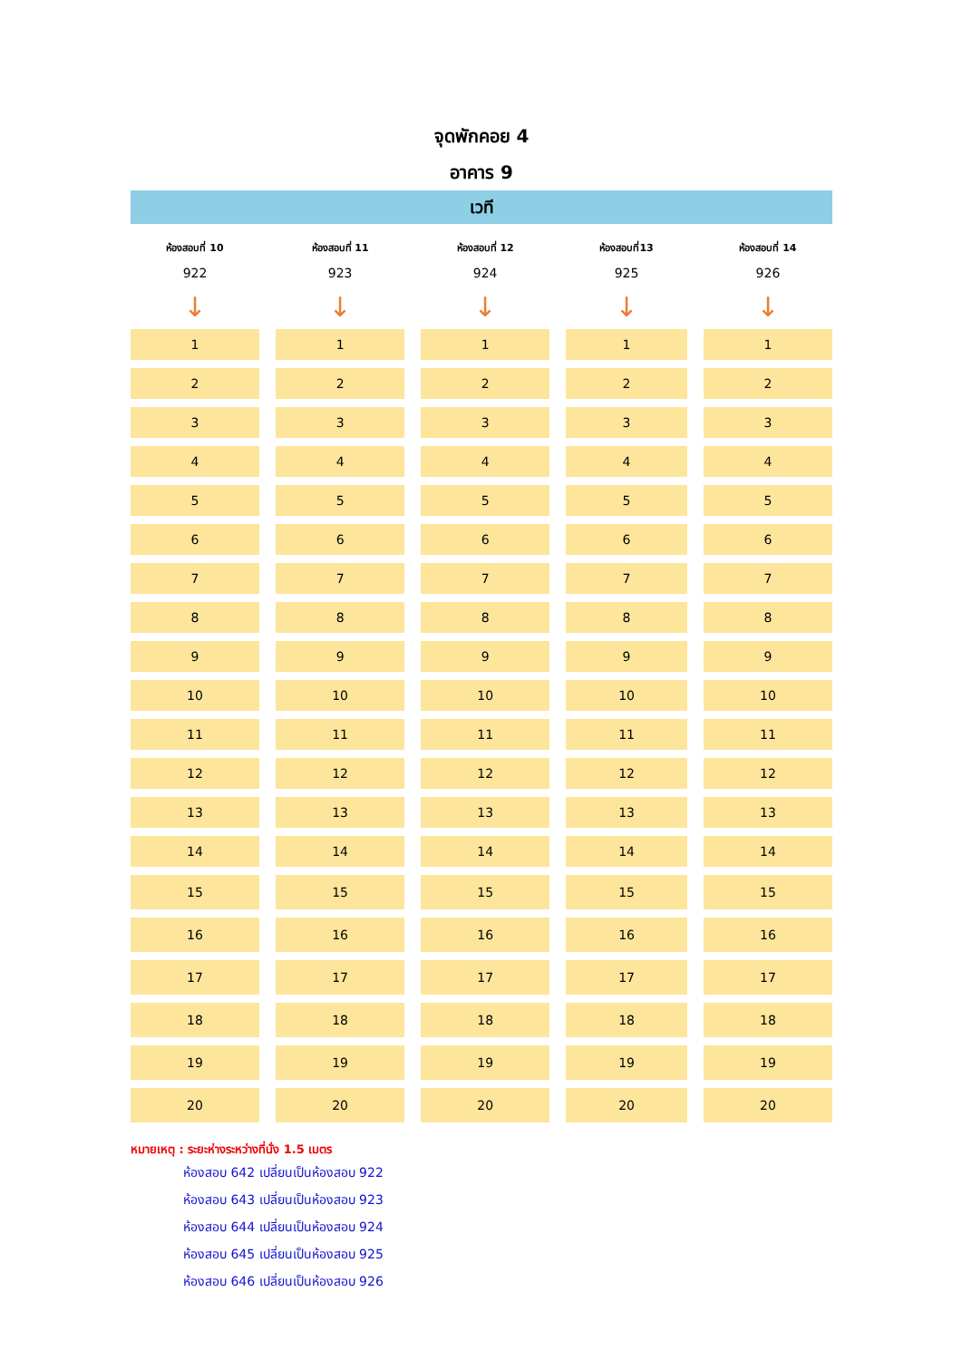จุดพักคอย 4
อาคาร 9
เวที
| ห้องสอบที่ 10 | ห้องสอบที่ 11 | ห้องสอบที่ 12 | ห้องสอบที่13 | ห้องสอบที่ 14 |
| --- | --- | --- | --- | --- |
| 922 | 923 | 924 | 925 | 926 |
| ↓ | ↓ | ↓ | ↓ | ↓ |
| 1 | 1 | 1 | 1 | 1 |
| 2 | 2 | 2 | 2 | 2 |
| 3 | 3 | 3 | 3 | 3 |
| 4 | 4 | 4 | 4 | 4 |
| 5 | 5 | 5 | 5 | 5 |
| 6 | 6 | 6 | 6 | 6 |
| 7 | 7 | 7 | 7 | 7 |
| 8 | 8 | 8 | 8 | 8 |
| 9 | 9 | 9 | 9 | 9 |
| 10 | 10 | 10 | 10 | 10 |
| 11 | 11 | 11 | 11 | 11 |
| 12 | 12 | 12 | 12 | 12 |
| 13 | 13 | 13 | 13 | 13 |
| 14 | 14 | 14 | 14 | 14 |
| 15 | 15 | 15 | 15 | 15 |
| 16 | 16 | 16 | 16 | 16 |
| 17 | 17 | 17 | 17 | 17 |
| 18 | 18 | 18 | 18 | 18 |
| 19 | 19 | 19 | 19 | 19 |
| 20 | 20 | 20 | 20 | 20 |
หมายเหตุ : ระยะห่างระหว่างที่นั่ง 1.5 เมตร
ห้องสอบ 642 เปลี่ยนเป็นห้องสอบ 922
ห้องสอบ 643 เปลี่ยนเป็นห้องสอบ 923
ห้องสอบ 644 เปลี่ยนเป็นห้องสอบ 924
ห้องสอบ 645 เปลี่ยนเป็นห้องสอบ 925
ห้องสอบ 646 เปลี่ยนเป็นห้องสอบ 926